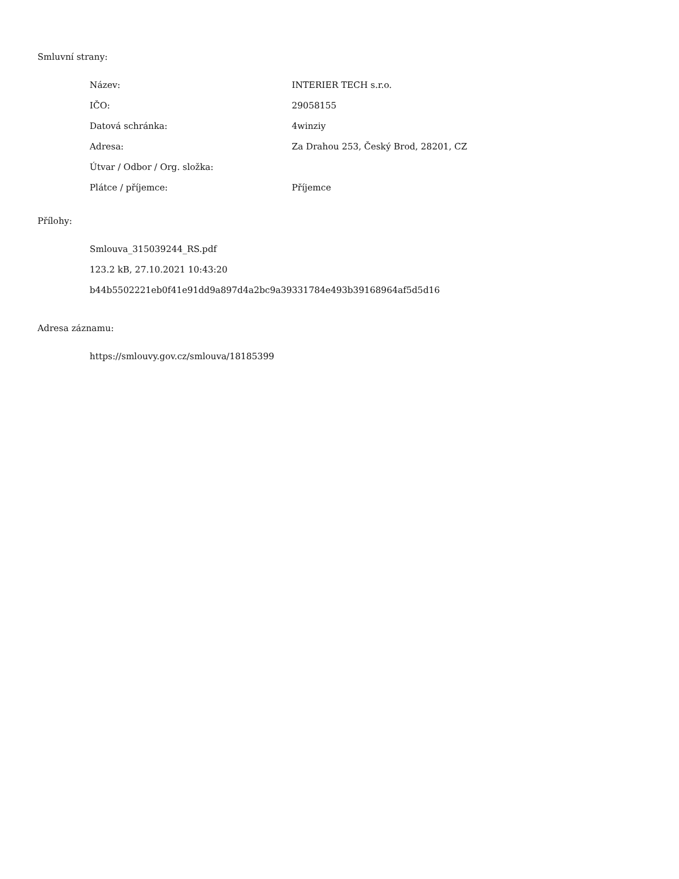Smluvní strany:
| Název: | INTERIER TECH s.r.o. |
| IČO: | 29058155 |
| Datová schránka: | 4winziy |
| Adresa: | Za Drahou 253, Český Brod, 28201, CZ |
| Útvar / Odbor / Org. složka: | |
| Plátce / příjemce: | Příjemce |
Přílohy:
Smlouva_315039244_RS.pdf
123.2 kB, 27.10.2021 10:43:20
b44b5502221eb0f41e91dd9a897d4a2bc9a39331784e493b39168964af5d5d16
Adresa záznamu:
https://smlouvy.gov.cz/smlouva/18185399